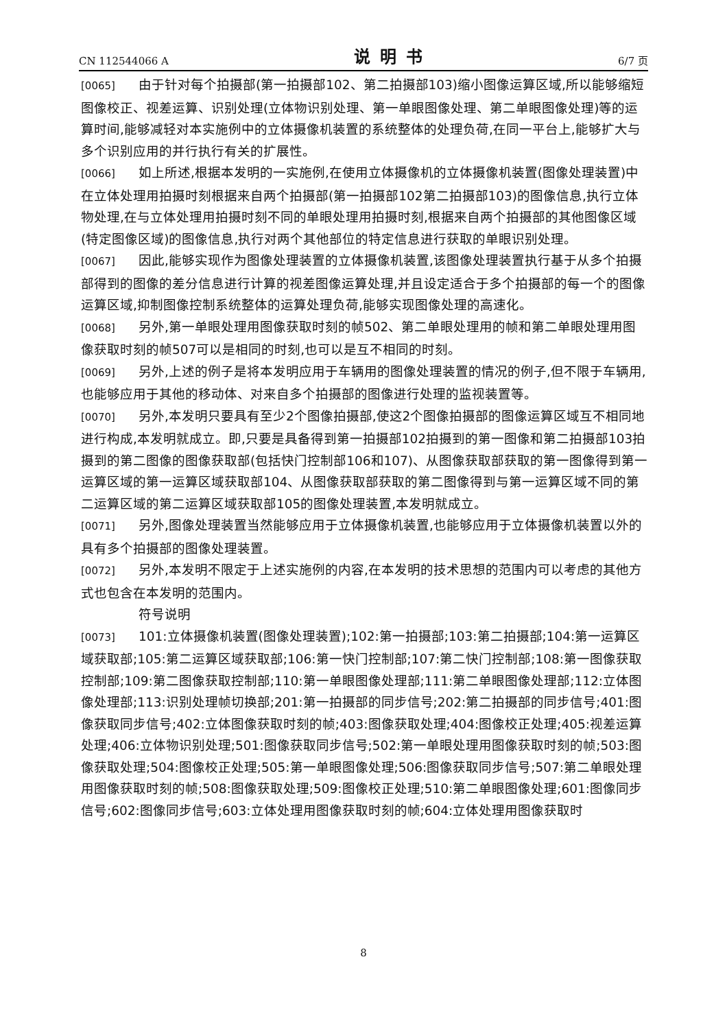CN 112544066 A 说明书 6/7 页
[0065] 由于针对每个拍摄部(第一拍摄部102、第二拍摄部103)缩小图像运算区域,所以能够缩短图像校正、视差运算、识别处理(立体物识别处理、第一单眼图像处理、第二单眼图像处理)等的运算时间,能够减轻对本实施例中的立体摄像机装置的系统整体的处理负荷,在同一平台上,能够扩大与多个识别应用的并行执行有关的扩展性。
[0066] 如上所述,根据本发明的一实施例,在使用立体摄像机的立体摄像机装置(图像处理装置)中在立体处理用拍摄时刻根据来自两个拍摄部(第一拍摄部102第二拍摄部103)的图像信息,执行立体物处理,在与立体处理用拍摄时刻不同的单眼处理用拍摄时刻,根据来自两个拍摄部的其他图像区域(特定图像区域)的图像信息,执行对两个其他部位的特定信息进行获取的单眼识别处理。
[0067] 因此,能够实现作为图像处理装置的立体摄像机装置,该图像处理装置执行基于从多个拍摄部得到的图像的差分信息进行计算的视差图像运算处理,并且设定适合于多个拍摄部的每一个的图像运算区域,抑制图像控制系统整体的运算处理负荷,能够实现图像处理的高速化。
[0068] 另外,第一单眼处理用图像获取时刻的帧502、第二单眼处理用的帧和第二单眼处理用图像获取时刻的帧507可以是相同的时刻,也可以是互不相同的时刻。
[0069] 另外,上述的例子是将本发明应用于车辆用的图像处理装置的情况的例子,但不限于车辆用,也能够应用于其他的移动体、对来自多个拍摄部的图像进行处理的监视装置等。
[0070] 另外,本发明只要具有至少2个图像拍摄部,使这2个图像拍摄部的图像运算区域互不相同地进行构成,本发明就成立。即,只要是具备得到第一拍摄部102拍摄到的第一图像和第二拍摄部103拍摄到的第二图像的图像获取部(包括快门控制部106和107)、从图像获取部获取的第一图像得到第一运算区域的第一运算区域获取部104、从图像获取部获取的第二图像得到与第一运算区域不同的第二运算区域的第二运算区域获取部105的图像处理装置,本发明就成立。
[0071] 另外,图像处理装置当然能够应用于立体摄像机装置,也能够应用于立体摄像机装置以外的具有多个拍摄部的图像处理装置。
[0072] 另外,本发明不限定于上述实施例的内容,在本发明的技术思想的范围内可以考虑的其他方式也包含在本发明的范围内。
符号说明
[0073] 101:立体摄像机装置(图像处理装置);102:第一拍摄部;103:第二拍摄部;104:第一运算区域获取部;105:第二运算区域获取部;106:第一快门控制部;107:第二快门控制部;108:第一图像获取控制部;109:第二图像获取控制部;110:第一单眼图像处理部;111:第二单眼图像处理部;112:立体图像处理部;113:识别处理帧切换部;201:第一拍摄部的同步信号;202:第二拍摄部的同步信号;401:图像获取同步信号;402:立体图像获取时刻的帧;403:图像获取处理;404:图像校正处理;405:视差运算处理;406:立体物识别处理;501:图像获取同步信号;502:第一单眼处理用图像获取时刻的帧;503:图像获取处理;504:图像校正处理;505:第一单眼图像处理;506:图像获取同步信号;507:第二单眼处理用图像获取时刻的帧;508:图像获取处理;509:图像校正处理;510:第二单眼图像处理;601:图像同步信号;602:图像同步信号;603:立体处理用图像获取时刻的帧;604:立体处理用图像获取时
8